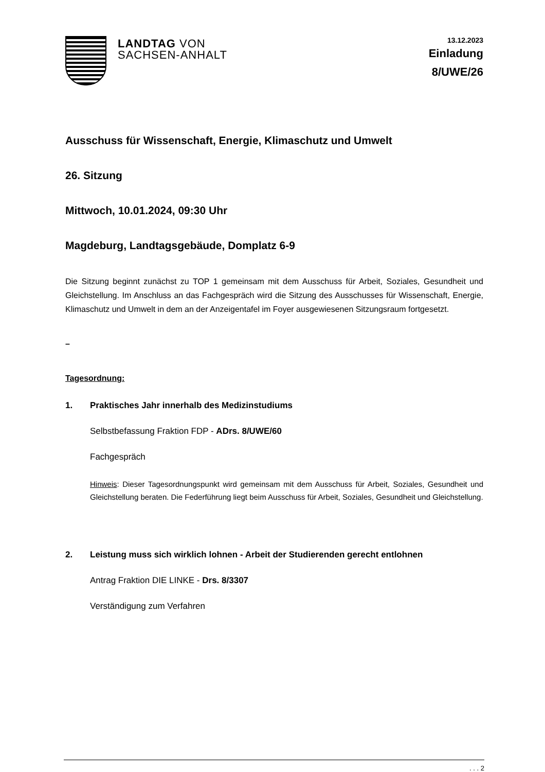LANDTAG VON
SACHSEN-ANHALT
13.12.2023
Einladung
8/UWE/26
Ausschuss für Wissenschaft, Energie, Klimaschutz und Umwelt
26. Sitzung
Mittwoch, 10.01.2024, 09:30 Uhr
Magdeburg, Landtagsgebäude, Domplatz 6-9
Die Sitzung beginnt zunächst zu TOP 1 gemeinsam mit dem Ausschuss für Arbeit, Soziales, Gesundheit und Gleichstellung. Im Anschluss an das Fachgespräch wird die Sitzung des Ausschusses für Wissenschaft, Energie, Klimaschutz und Umwelt in dem an der Anzeigentafel im Foyer ausgewiesenen Sitzungsraum fortgesetzt.
–
Tagesordnung:
1. Praktisches Jahr innerhalb des Medizinstudiums
Selbstbefassung Fraktion FDP - ADrs. 8/UWE/60
Fachgespräch
Hinweis: Dieser Tagesordnungspunkt wird gemeinsam mit dem Ausschuss für Arbeit, Soziales, Gesundheit und Gleichstellung beraten. Die Federführung liegt beim Ausschuss für Arbeit, Soziales, Gesundheit und Gleichstellung.
2. Leistung muss sich wirklich lohnen - Arbeit der Studierenden gerecht entlohnen
Antrag Fraktion DIE LINKE - Drs. 8/3307
Verständigung zum Verfahren
. . . 2